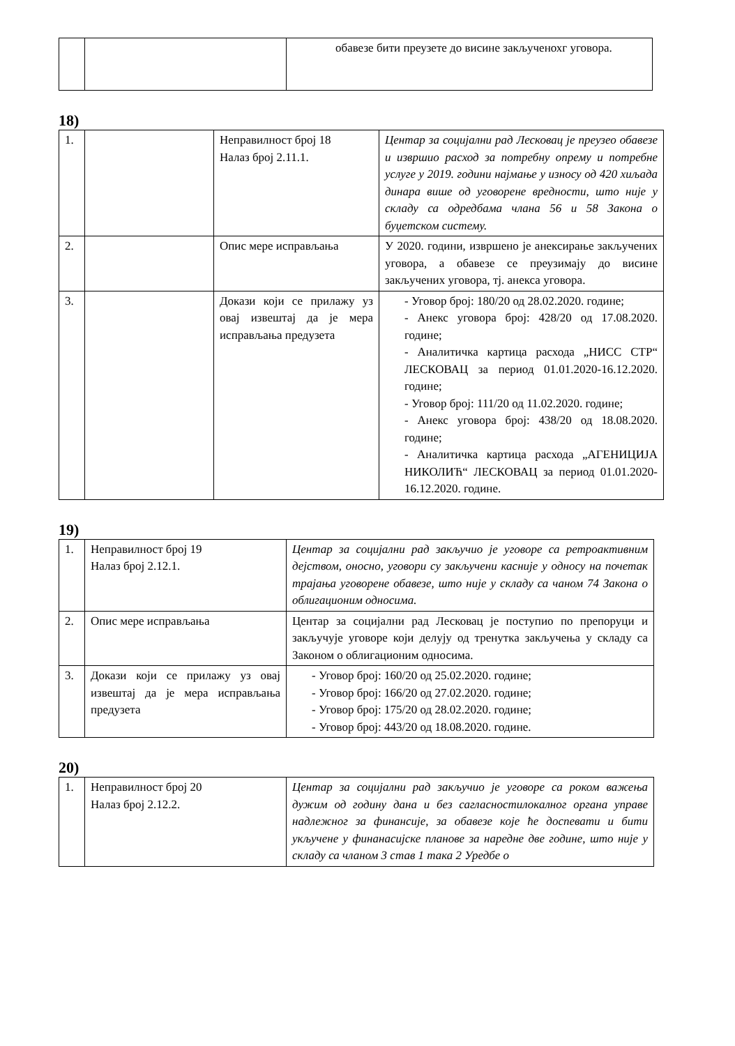| | | обавезе бити преузете до висине закљученохг уговора. |
18)
| 1. | | Неправилност број 18 Налаз број 2.11.1. | Центар за социјални рад Лесковац је преузео обавезе и извршио расход за потребну опрему и потребне услуге у 2019. години најмање у износу од 420 хиљада динара више од уговорене вредности, што није у складу са одредбама члана 56 и 58 Закона о буџетском систему. |
| 2. | | Опис мере исправљања | У 2020. години, извршено је анексирање закључених уговора, а обавезе се преузимају до висине закључених уговора, тј. анекса уговора. |
| 3. | | Докази који се прилажу уз овај извештај да је мера исправљања предузета | - Уговор број: 180/20 од 28.02.2020. године; - Анекс уговора број: 428/20 од 17.08.2020. године; - Аналитичка картица расхода „НИСС СТР“ ЛЕСКОВАЦ за период 01.01.2020-16.12.2020. године; - Уговор број: 111/20 од 11.02.2020. године; - Анекс уговора број: 438/20 од 18.08.2020. године; - Аналитичка картица расхода „АГЕНИЦИЈА НИКОЛИЋ“ ЛЕСКОВАЦ за период 01.01.2020-16.12.2020. године. |
19)
| 1. | Неправилност број 19 Налаз број 2.12.1. | Центар за социјални рад закључио је уговоре са ретроактивним дејством, оносно, уговори су закључени касније у односу на почетак трајања уговорене обавезе, што није у складу са чаном 74 Закона о облигационим односима. |
| 2. | Опис мере исправљања | Центар за социјални рад Лесковац је поступио по препоруци и закључује уговоре који делују од тренутка закључења у складу са Законом о облигационим односима. |
| 3. | Докази који се прилажу уз овај извештај да је мера исправљања предузета | - Уговор број: 160/20 од 25.02.2020. године; - Уговор број: 166/20 од 27.02.2020. године; - Уговор број: 175/20 од 28.02.2020. године; - Уговор број: 443/20 од 18.08.2020. године. |
20)
| 1. | Неправилност број 20 Налаз број 2.12.2. | Центар за социјални рад закључио је уговоре са роком важења дужим од годину дана и без сагласностилокалног органа управе надлежног за финансије, за обавезе које ће доспевати и бити укључене у финанасијске планове за наредне две године, што није у складу са чланом 3 став 1 така 2 Уредбе о |